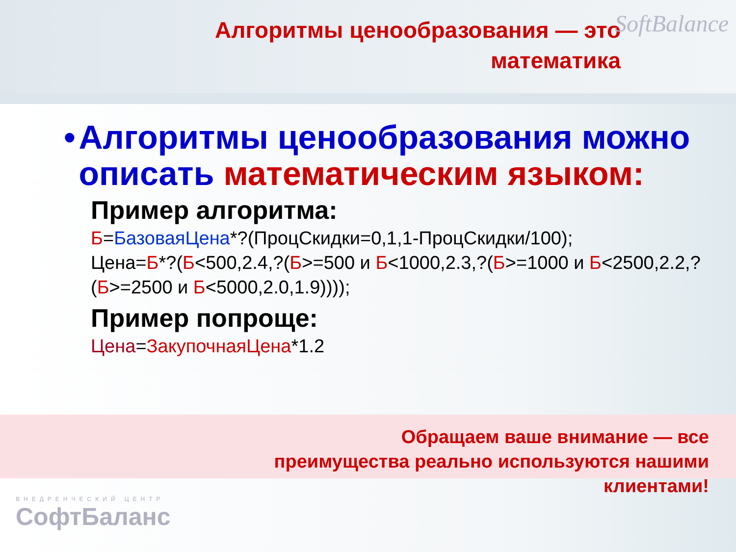Алгоритмы ценообразования — это
математика
SoftBalance
• Алгоритмы ценообразования можно описать математическим языком:
Пример алгоритма:
Б=БазоваяЦена*?(ПроцСкидки=0,1,1-ПроцСкидки/100);
Цена=Б*?(Б<500,2.4,?(Б>=500 и Б<1000,2.3,?(Б>=1000 и Б<2500,2.2,?(Б>=2500 и Б<5000,2.0,1.9))));
Пример попроще:
Цена=ЗакупочнаяЦена*1.2
Обращаем ваше внимание — все
преимущества реально используются нашими
клиентами!
ВНЕДРЕНЧЕСКИЙ ЦЕНТР
СофтБаланс